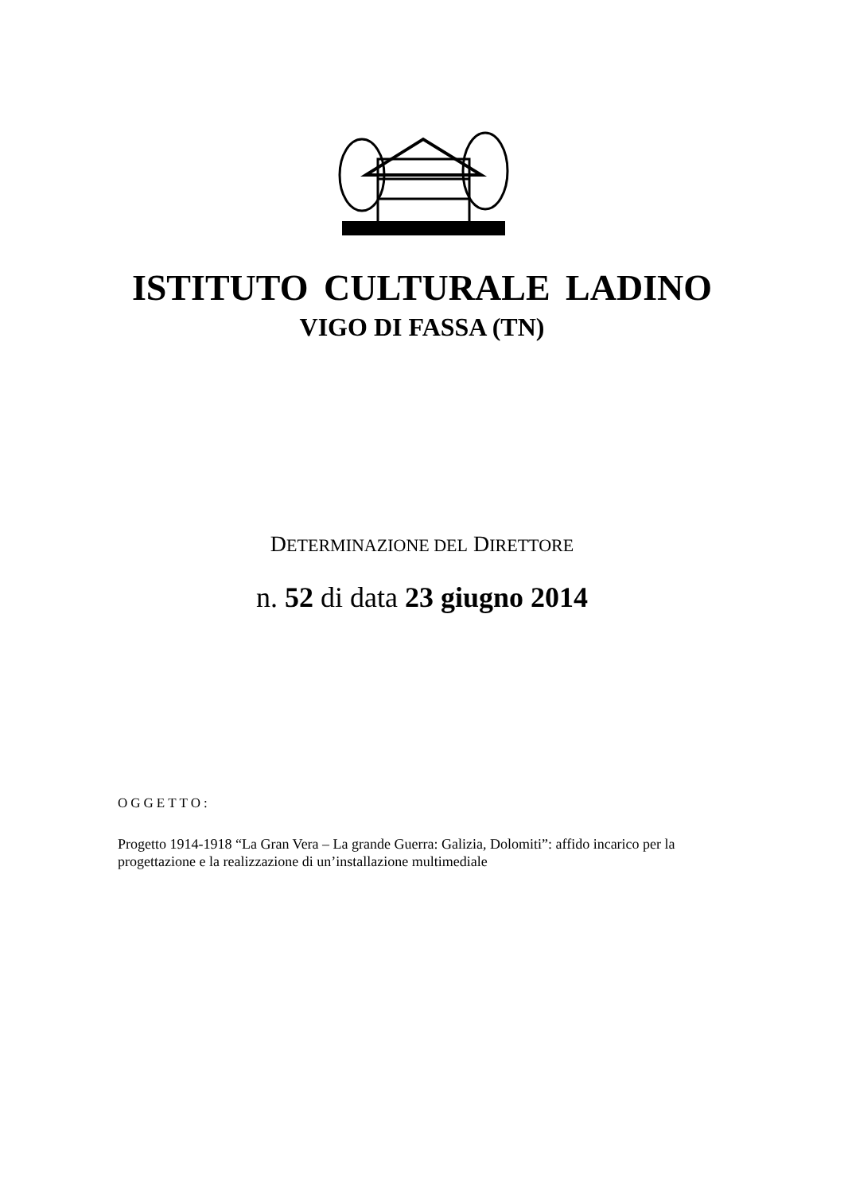ISTITUTO CULTURALE LADINO
VIGO DI FASSA (TN)
DETERMINAZIONE DEL DIRETTORE
n. 52 di data 23 giugno 2014
OGGETTO:
Progetto 1914-1918 “La Gran Vera – La grande Guerra: Galizia, Dolomiti”: affido incarico per la progettazione e la realizzazione di un’installazione multimediale